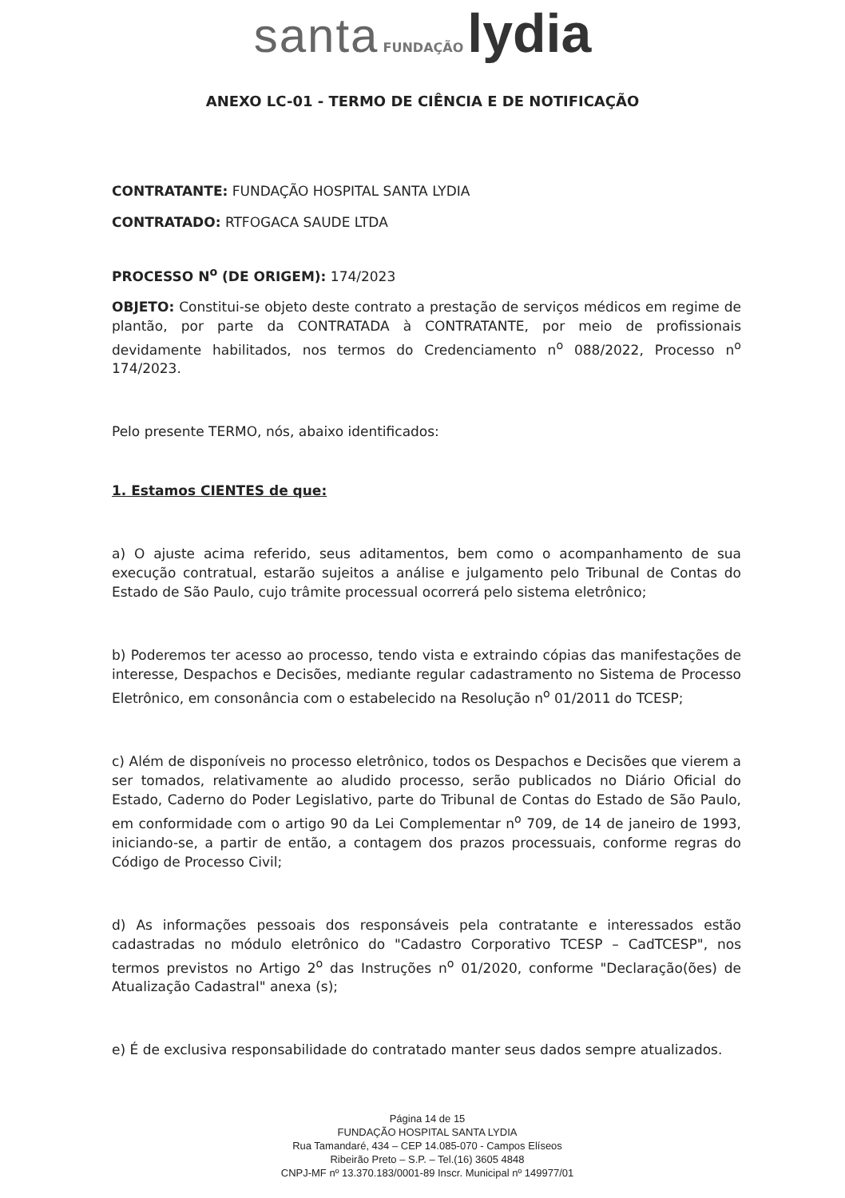santa FUNDAÇÃO lydia
ANEXO LC-01 - TERMO DE CIÊNCIA E DE NOTIFICAÇÃO
CONTRATANTE: FUNDAÇÃO HOSPITAL SANTA LYDIA
CONTRATADO: RTFOGACA SAUDE LTDA
PROCESSO N<sup>o</sup> (DE ORIGEM): 174/2023
OBJETO: Constitui-se objeto deste contrato a prestação de serviços médicos em regime de plantão, por parte da CONTRATADA à CONTRATANTE, por meio de profissionais devidamente habilitados, nos termos do Credenciamento n<sup>o</sup> 088/2022, Processo n<sup>o</sup> 174/2023.
Pelo presente TERMO, nós, abaixo identificados:
1. Estamos CIENTES de que:
a) O ajuste acima referido, seus aditamentos, bem como o acompanhamento de sua execução contratual, estarão sujeitos a análise e julgamento pelo Tribunal de Contas do Estado de São Paulo, cujo trâmite processual ocorrerá pelo sistema eletrônico;
b) Poderemos ter acesso ao processo, tendo vista e extraindo cópias das manifestações de interesse, Despachos e Decisões, mediante regular cadastramento no Sistema de Processo Eletrônico, em consonância com o estabelecido na Resolução n<sup>o</sup> 01/2011 do TCESP;
c) Além de disponíveis no processo eletrônico, todos os Despachos e Decisões que vierem a ser tomados, relativamente ao aludido processo, serão publicados no Diário Oficial do Estado, Caderno do Poder Legislativo, parte do Tribunal de Contas do Estado de São Paulo, em conformidade com o artigo 90 da Lei Complementar n<sup>o</sup> 709, de 14 de janeiro de 1993, iniciando-se, a partir de então, a contagem dos prazos processuais, conforme regras do Código de Processo Civil;
d) As informações pessoais dos responsáveis pela contratante e interessados estão cadastradas no módulo eletrônico do "Cadastro Corporativo TCESP – CadTCESP", nos termos previstos no Artigo 2<sup>o</sup> das Instruções n<sup>o</sup> 01/2020, conforme "Declaração(ões) de Atualização Cadastral" anexa (s);
e) É de exclusiva responsabilidade do contratado manter seus dados sempre atualizados.
Página 14 de 15
FUNDAÇÃO HOSPITAL SANTA LYDIA
Rua Tamandaré, 434 – CEP 14.085-070 - Campos Elíseos
Ribeirão Preto – S.P. – Tel.(16) 3605 4848
CNPJ-MF nº 13.370.183/0001-89 Inscr. Municipal nº 149977/01